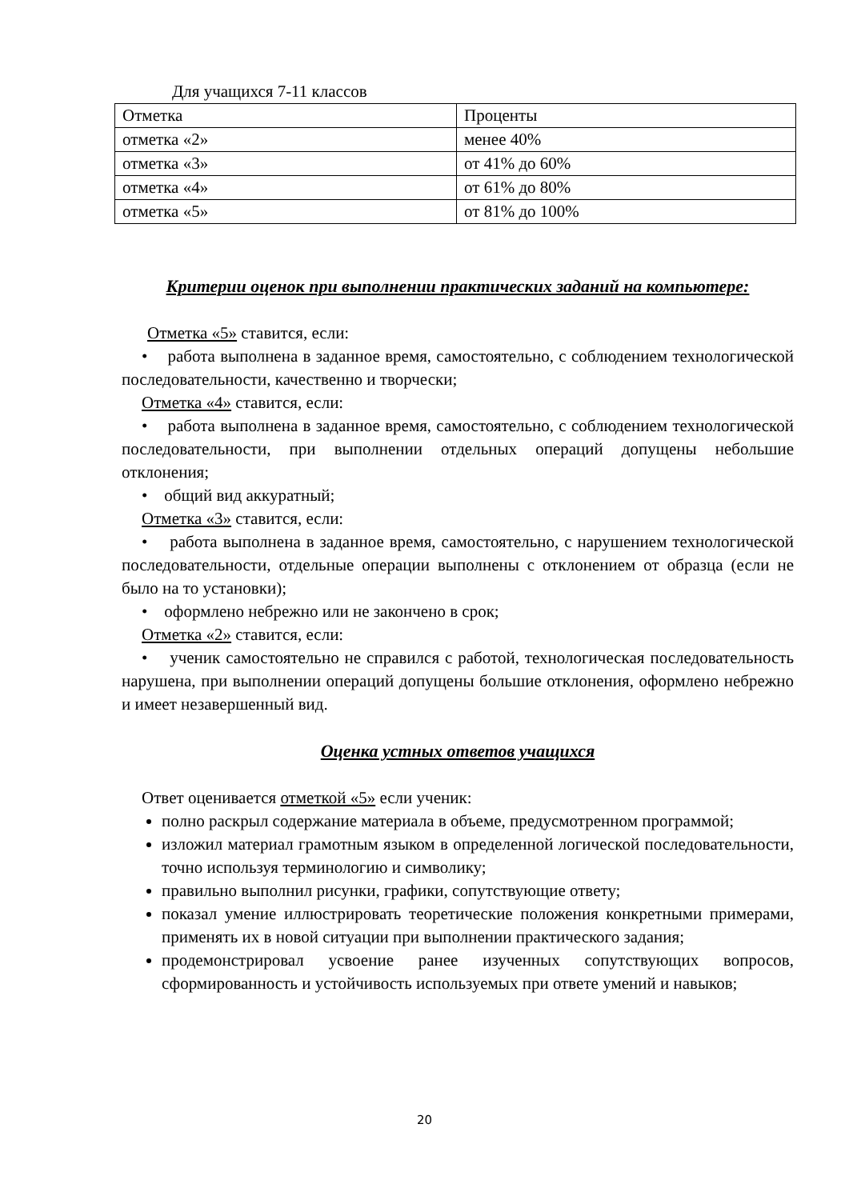Для учащихся 7-11 классов
| Отметка | Проценты |
| отметка «2» | менее 40% |
| отметка «3» | от 41% до 60% |
| отметка «4» | от 61% до 80% |
| отметка «5» | от 81% до 100% |
Критерии оценок при выполнении практических заданий на компьютере:
Отметка «5» ставится, если:
• работа выполнена в заданное время, самостоятельно, с соблюдением технологической последовательности, качественно и творчески;
Отметка «4» ставится, если:
• работа выполнена в заданное время, самостоятельно, с соблюдением технологической последовательности, при выполнении отдельных операций допущены небольшие отклонения;
• общий вид аккуратный;
Отметка «3» ставится, если:
• работа выполнена в заданное время, самостоятельно, с нарушением технологической последовательности, отдельные операции выполнены с отклонением от образца (если не было на то установки);
• оформлено небрежно или не закончено в срок;
Отметка «2» ставится, если:
• ученик самостоятельно не справился с работой, технологическая последовательность нарушена, при выполнении операций допущены большие отклонения, оформлено небрежно и имеет незавершенный вид.
Оценка устных ответов учащихся
Ответ оценивается отметкой «5» если ученик:
полно раскрыл содержание материала в объеме, предусмотренном программой;
изложил материал грамотным языком в определенной логической последовательности, точно используя терминологию и символику;
правильно выполнил рисунки, графики, сопутствующие ответу;
показал умение иллюстрировать теоретические положения конкретными примерами, применять их в новой ситуации при выполнении практического задания;
продемонстрировал усвоение ранее изученных сопутствующих вопросов, сформированность и устойчивость используемых при ответе умений и навыков;
20